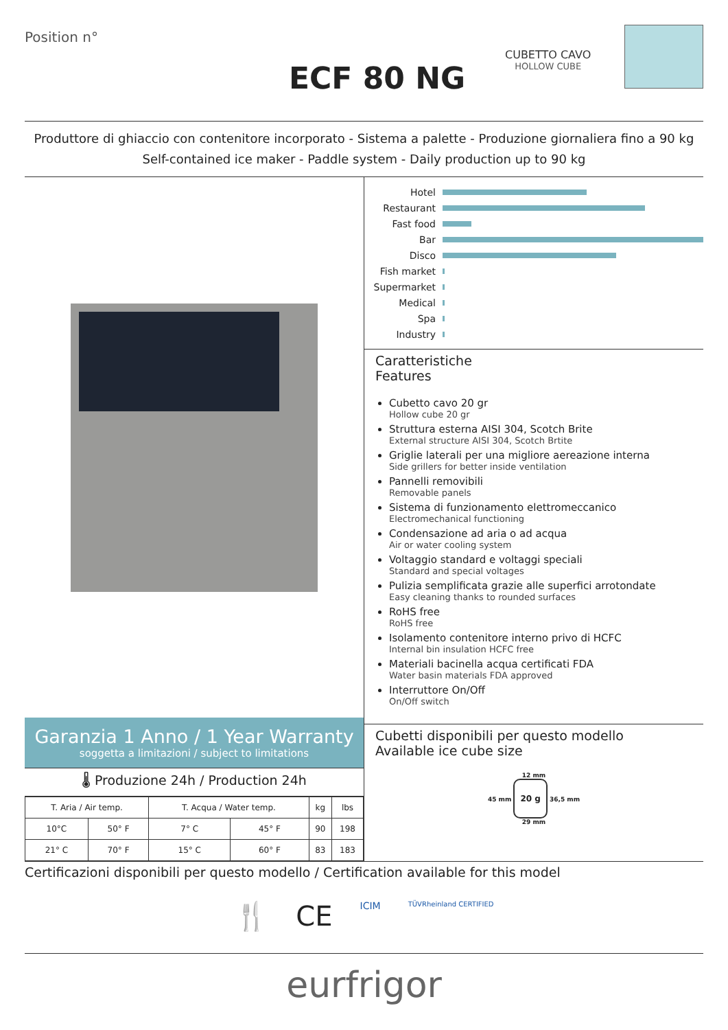Position n°
ECF 80 NG
CUBETTO CAVO
HOLLOW CUBE
Produttore di ghiaccio con contenitore incorporato - Sistema a palette - Produzione giornaliera fino a 90 kg
Self-contained ice maker - Paddle system - Daily production up to 90 kg
Garanzia 1 Anno / 1 Year Warranty
soggetta a limitazioni / subject to limitations
🌡 Produzione 24h / Production 24h
| T. Aria / Air temp. | | T. Acqua / Water temp. | | kg | lbs |
| --- | --- | --- | --- | --- | --- |
| 10°C | 50° F | 7° C | 45° F | 90 | 198 |
| 21° C | 70° F | 15° C | 60° F | 83 | 183 |
Hotel
Restaurant
Fast food
Bar
Disco
Fish market
Supermarket
Medical
Spa
Industry
Caratteristiche
Features
Cubetto cavo 20 gr
Hollow cube 20 gr
Struttura esterna AISI 304, Scotch Brite
External structure AISI 304, Scotch Brtite
Griglie laterali per una migliore aereazione interna
Side grillers for better inside ventilation
Pannelli removibili
Removable panels
Sistema di funzionamento elettromeccanico
Electromechanical functioning
Condensazione ad aria o ad acqua
Air or water cooling system
Voltaggio standard e voltaggi speciali
Standard and special voltages
Pulizia semplificata grazie alle superfici arrotondate
Easy cleaning thanks to rounded surfaces
RoHS free
RoHS free
Isolamento contenitore interno privo di HCFC
Internal bin insulation HCFC free
Materiali bacinella acqua certificati FDA
Water basin materials FDA approved
Interruttore On/Off
On/Off switch
Cubetti disponibili per questo modello
Available ice cube size
12 mm
45 mm 20 g 36,5 mm
29 mm
Certificazioni disponibili per questo modello / Certification available for this model
🍴 CE ICIM TÜVRheinland CERTIFIED
eurfrigor